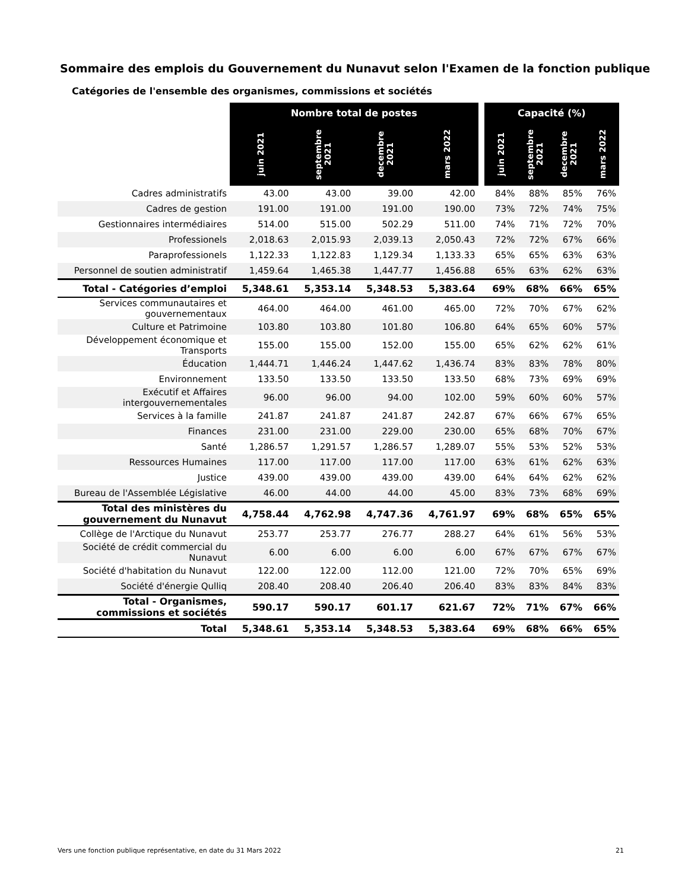Sommaire des emplois du Gouvernement du Nunavut selon l'Examen de la fonction publique
Catégories de l'ensemble des organismes, commissions et sociétés
| | Nombre total de postes | | | | | Capacité (%) | | | |
| --- | --- | --- | --- | --- | --- | --- | --- | --- | --- |
| | juin 2021 | septembre 2021 | decembre 2021 | mars 2022 | | juin 2021 | septembre 2021 | decembre 2021 | mars 2022 |
| Cadres administratifs | 43.00 | 43.00 | 39.00 | 42.00 | | 84% | 88% | 85% | 76% |
| Cadres de gestion | 191.00 | 191.00 | 191.00 | 190.00 | | 73% | 72% | 74% | 75% |
| Gestionnaires intermédiaires | 514.00 | 515.00 | 502.29 | 511.00 | | 74% | 71% | 72% | 70% |
| Professionels | 2,018.63 | 2,015.93 | 2,039.13 | 2,050.43 | | 72% | 72% | 67% | 66% |
| Paraprofessionels | 1,122.33 | 1,122.83 | 1,129.34 | 1,133.33 | | 65% | 65% | 63% | 63% |
| Personnel de soutien administratif | 1,459.64 | 1,465.38 | 1,447.77 | 1,456.88 | | 65% | 63% | 62% | 63% |
| Total - Catégories d’emploi | 5,348.61 | 5,353.14 | 5,348.53 | 5,383.64 | | 69% | 68% | 66% | 65% |
| Services communautaires et gouvernementaux | 464.00 | 464.00 | 461.00 | 465.00 | | 72% | 70% | 67% | 62% |
| Culture et Patrimoine | 103.80 | 103.80 | 101.80 | 106.80 | | 64% | 65% | 60% | 57% |
| Développement économique et Transports | 155.00 | 155.00 | 152.00 | 155.00 | | 65% | 62% | 62% | 61% |
| Éducation | 1,444.71 | 1,446.24 | 1,447.62 | 1,436.74 | | 83% | 83% | 78% | 80% |
| Environnement | 133.50 | 133.50 | 133.50 | 133.50 | | 68% | 73% | 69% | 69% |
| Exécutif et Affaires intergouvernementales | 96.00 | 96.00 | 94.00 | 102.00 | | 59% | 60% | 60% | 57% |
| Services à la famille | 241.87 | 241.87 | 241.87 | 242.87 | | 67% | 66% | 67% | 65% |
| Finances | 231.00 | 231.00 | 229.00 | 230.00 | | 65% | 68% | 70% | 67% |
| Santé | 1,286.57 | 1,291.57 | 1,286.57 | 1,289.07 | | 55% | 53% | 52% | 53% |
| Ressources Humaines | 117.00 | 117.00 | 117.00 | 117.00 | | 63% | 61% | 62% | 63% |
| Justice | 439.00 | 439.00 | 439.00 | 439.00 | | 64% | 64% | 62% | 62% |
| Bureau de l'Assemblée Législative | 46.00 | 44.00 | 44.00 | 45.00 | | 83% | 73% | 68% | 69% |
| Total des ministères du gouvernement du Nunavut | 4,758.44 | 4,762.98 | 4,747.36 | 4,761.97 | | 69% | 68% | 65% | 65% |
| Collège de l'Arctique du Nunavut | 253.77 | 253.77 | 276.77 | 288.27 | | 64% | 61% | 56% | 53% |
| Société de crédit commercial du Nunavut | 6.00 | 6.00 | 6.00 | 6.00 | | 67% | 67% | 67% | 67% |
| Société d'habitation du Nunavut | 122.00 | 122.00 | 112.00 | 121.00 | | 72% | 70% | 65% | 69% |
| Société d'énergie Qulliq | 208.40 | 208.40 | 206.40 | 206.40 | | 83% | 83% | 84% | 83% |
| Total - Organismes, commissions et sociétés | 590.17 | 590.17 | 601.17 | 621.67 | | 72% | 71% | 67% | 66% |
| Total | 5,348.61 | 5,353.14 | 5,348.53 | 5,383.64 | | 69% | 68% | 66% | 65% |
Vers une fonction publique représentative, en date du 31 Mars 2022 21